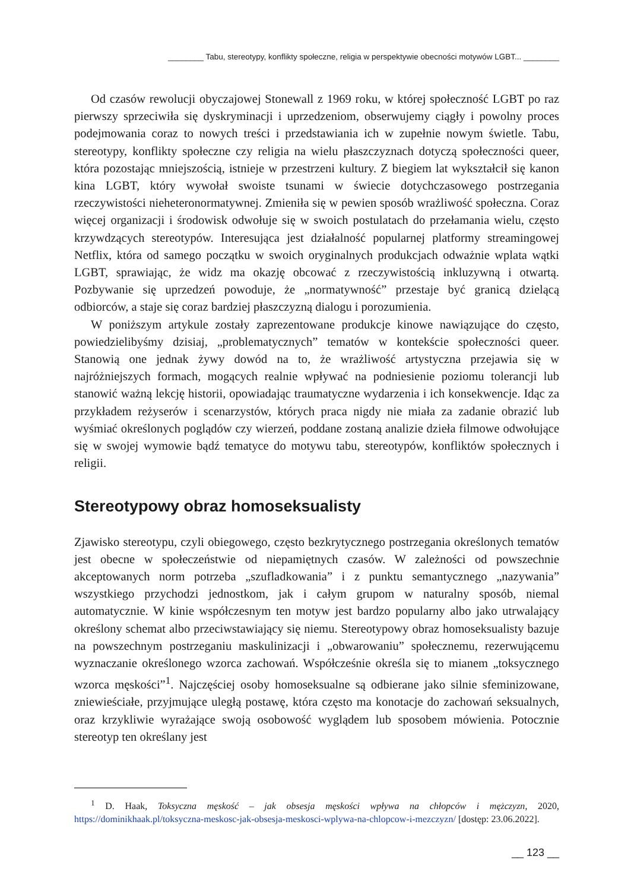________ Tabu, stereotypy, konflikty społeczne, religia w perspektywie obecności motywów LGBT... ________
Od czasów rewolucji obyczajowej Stonewall z 1969 roku, w której społeczność LGBT po raz pierwszy sprzeciwiła się dyskryminacji i uprzedzeniom, obserwujemy ciągły i powolny proces podejmowania coraz to nowych treści i przedstawiania ich w zupełnie nowym świetle. Tabu, stereotypy, konflikty społeczne czy religia na wielu płaszczyznach dotyczą społeczności queer, która pozostając mniejszością, istnieje w przestrzeni kultury. Z biegiem lat wykształcił się kanon kina LGBT, który wywołał swoiste tsunami w świecie dotychczasowego postrzegania rzeczywistości nieheteronormatywnej. Zmieniła się w pewien sposób wrażliwość społeczna. Coraz więcej organizacji i środowisk odwołuje się w swoich postulatach do przełamania wielu, często krzywdzących stereotypów. Interesująca jest działalność popularnej platformy streamingowej Netflix, która od samego początku w swoich oryginalnych produkcjach odważnie wplata wątki LGBT, sprawiając, że widz ma okazję obcować z rzeczywistością inkluzywną i otwartą. Pozbywanie się uprzedzeń powoduje, że „normatywność” przestaje być granicą dzielącą odbiorców, a staje się coraz bardziej płaszczyzną dialogu i porozumienia.
W poniższym artykule zostały zaprezentowane produkcje kinowe nawiązujące do często, powiedzielibyśmy dzisiaj, „problematycznych” tematów w kontekście społeczności queer. Stanowią one jednak żywy dowód na to, że wrażliwość artystyczna przejawia się w najróżniejszych formach, mogących realnie wpływać na podniesienie poziomu tolerancji lub stanowić ważną lekcję historii, opowiadając traumatyczne wydarzenia i ich konsekwencje. Idąc za przykładem reżyserów i scenarzystów, których praca nigdy nie miała za zadanie obrazić lub wyśmiać określonych poglądów czy wierzeń, poddane zostaną analizie dzieła filmowe odwołujące się w swojej wymowie bądź tematyce do motywu tabu, stereotypów, konfliktów społecznych i religii.
Stereotypowy obraz homoseksualisty
Zjawisko stereotypu, czyli obiegowego, często bezkrytycznego postrzegania określonych tematów jest obecne w społeczeństwie od niepamiętnych czasów. W zależności od powszechnie akceptowanych norm potrzeba „szufladkowania” i z punktu semantycznego „nazywania” wszystkiego przychodzi jednostkom, jak i całym grupom w naturalny sposób, niemal automatycznie. W kinie współczesnym ten motyw jest bardzo popularny albo jako utrwalający określony schemat albo przeciwstawiający się niemu. Stereotypowy obraz homoseksualisty bazuje na powszechnym postrzeganiu maskulinizacji i „obwarowaniu” społecznemu, rezerwującemu wyznaczanie określonego wzorca zachowań. Współcześnie określa się to mianem „toksycznego wzorca męskości”<sup>1</sup>. Najczęściej osoby homoseksualne są odbierane jako silnie sfeminizowane, zniewieściałe, przyjmujące uległą postawę, która często ma konotacje do zachowań seksualnych, oraz krzykliwie wyrażające swoją osobowość wyglądem lub sposobem mówienia. Potocznie stereotyp ten określany jest
<sup>1</sup> D. Haak, Toksyczna męskość – jak obsesja męskości wpływa na chłopców i mężczyzn, 2020, https://dominikhaak.pl/toksyczna-meskosc-jak-obsesja-meskosci-wplywa-na-chlopcow-i-mezczyzn/ [dostęp: 23.06.2022].
__ 123 __